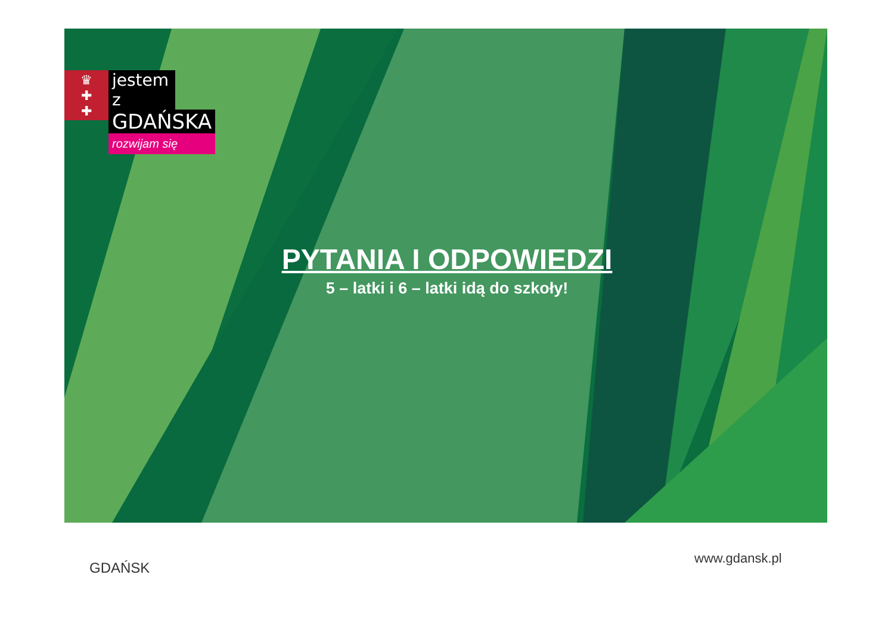♛
✚
✚
jestem z
GDAŃSKA
rozwijam się
PYTANIA I ODPOWIEDZI
5 – latki i 6 – latki idą do szkoły!
GDAŃSK
www.gdansk.pl